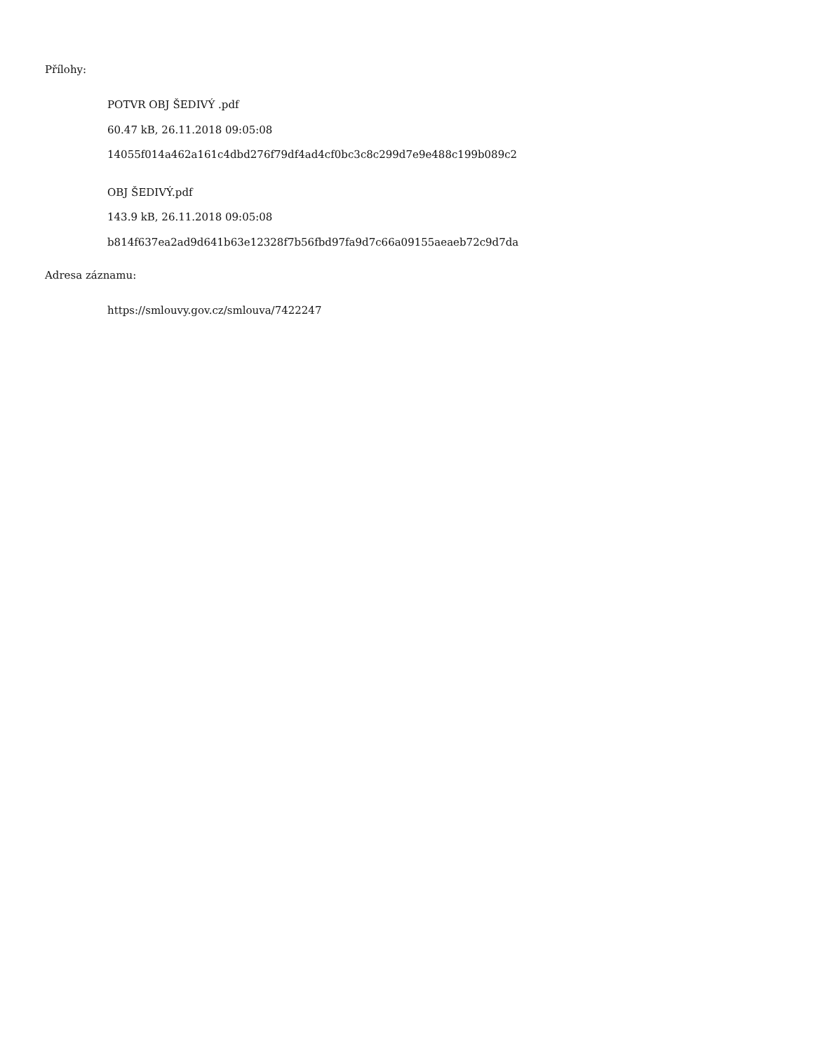Přílohy:
POTVR OBJ ŠEDIVÝ .pdf
60.47 kB, 26.11.2018 09:05:08
14055f014a462a161c4dbd276f79df4ad4cf0bc3c8c299d7e9e488c199b089c2
OBJ ŠEDIVÝ.pdf
143.9 kB, 26.11.2018 09:05:08
b814f637ea2ad9d641b63e12328f7b56fbd97fa9d7c66a09155aeaeb72c9d7da
Adresa záznamu:
https://smlouvy.gov.cz/smlouva/7422247